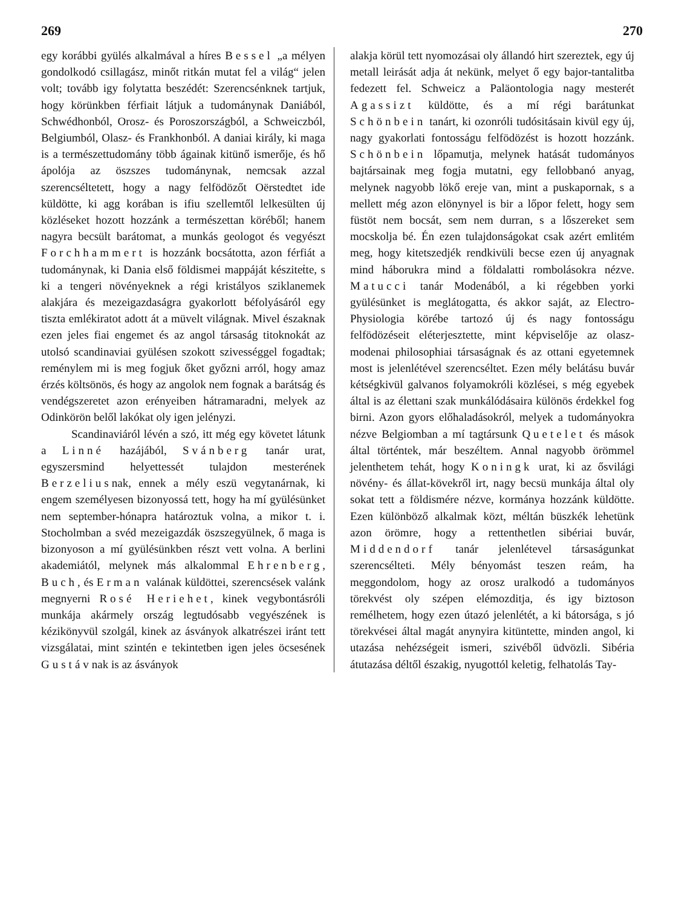269 270
egy korábbi gyülés alkalmával a híres Bessel „a mélyen gondolkodó csillagász, minőt ritkán mutat fel a világ“ jelen volt; tovább igy folytatta beszédét: Szerencsénknek tartjuk, hogy körünkben férfiait látjuk a tudománynak Daniából, Schwédhonból, Orosz- és Poroszországból, a Schweiczból, Belgiumból, Olasz- és Frankhonból. A daniai király, ki maga is a természettudomány több ágainak kitünő ismerője, és hő ápolója az öszszes tudománynak, nemcsak azzal szerencséltetett, hogy a nagy felfödözőt Oërstedtet ide küldötte, ki agg korában is ifiu szellemtől lelkesülten új közléseket hozott hozzánk a természettan köréből; hanem nagyra becsült barátomat, a munkás geologot és vegyészt Forchhammert is hozzánk bocsátotta, azon férfiát a tudománynak, ki Dania első földismei mappáját késziteṫte, s ki a tengeri növényeknek a régi kristályos sziklanemek alakjára és mezeigazdaságra gyakorlott béfolyásáról egy tiszta emlékiratot adott át a müvelt világnak. Mivel északnak ezen jeles fiai engemet és az angol társaság titoknokát az utolsó scandinaviai gyülésen szokott szivességgel fogadtak; reménylem mi is meg fogjuk őket győzni arról, hogy amaz érzés költsönös, és hogy az angolok nem fognak a barátság és vendégszeretet azon erényeiben hátramaradni, melyek az Odinkörön belől lakókat oly igen jelényzi.
Scandinaviáról lévén a szó, itt még egy követet látunk a Linné hazájából, Svánberg tanár urat, egyszersmind helyettessét tulajdon mesterének Berzeliusnak, ennek a mély eszü vegytanárnak, ki engem személyesen bizonyossá tett, hogy ha mí gyülésünket nem september-hónapra határoztuk volna, a mikor t. i. Stocholmban a svéd mezeigazdák öszszegyülnek, ő maga is bizonyoson a mí gyülésünkben részt vett volna. A berlini akademiától, melynek más alkalommal Ehrenberg, Buch, és Erman valának küldöttei, szerencsések valánk megnyerni Rosé Heriehet, kinek vegybontásróli munkája akármely ország legtudósabb vegyészének is kézikönyvül szolgál, kinek az ásványok alkatrészei iránt tett vizsgálatai, mint szintén e tekintetben igen jeles öcsesének Gustávnak is az ásványok
alakja körül tett nyomozásai oly állandó hirt szereztek, egy új metall leirását adja át nekünk, melyet ő egy bajor-tantalitba fedezett fel. Schweicz a Paläontologia nagy mesterét Agassizt küldötte, és a mí régi barátunkat Schönbein tanárt, ki ozonróli tudósitásain kivül egy új, nagy gyakorlati fontosságu felfödözést is hozott hozzánk. Schönbein lőpamutja, melynek hatását tudományos bajtársainak meg fogja mutatni, egy fellobbanó anyag, melynek nagyobb lökő ereje van, mint a puskapornak, s a mellett még azon elönynyel is bir a lőpor felett, hogy sem füstöt nem bocsát, sem nem durran, s a lőszereket sem mocskolja bé. Én ezen tulajdonságokat csak azért emlitém meg, hogy kitetszedjék rendkivüli becse ezen új anyagnak mind háborukra mind a földalatti rombolásokra nézve. Matucci tanár Modenából, a ki régebben yorki gyülésünket is meglátogatta, és akkor saját, az Electro-Physiologia körébe tartozó új és nagy fontosságu felfödözéseit eléterjesztette, mint képviselője az olasz-modenai philosophiai társaságnak és az ottani egyetemnek most is jelenlétével szerencséltet. Ezen mély belátásu buvár kétségkivül galvanos folyamokróli közlései, s még egyebek által is az élettani szak munkálódásaira különös érdekkel fog birni. Azon gyors előhaladásokról, melyek a tudományokra nézve Belgiomban a mí tagtársunk Quetelet és mások által történtek, már beszéltem. Annal nagyobb örömmel jelenthetem tehát, hogy Koningk urat, ki az ősvilági növény- és állat-kövekről irt, nagy becsü munkája által oly sokat tett a földismére nézve, kormánya hozzánk küldötte. Ezen különböző alkalmak közt, méltán büszkék lehetünk azon örömre, hogy a rettenthetlen sibériai buvár, Middendorf tanár jelenlétevel társaságunkat szerencsélteti. Mély bényomást teszen reám, ha meggondolom, hogy az orosz uralkodó a tudományos törekvést oly szépen elémozditja, és igy biztoson remélhetem, hogy ezen útazó jelenlétét, a ki bátorsága, s jó törekvései által magát anynyira kitüntette, minden angol, ki utazása nehézségeit ismeri, szivéből üdvözli. Sibéria átutazása déltől északig, nyugottól keletig, felhatolás Tay-